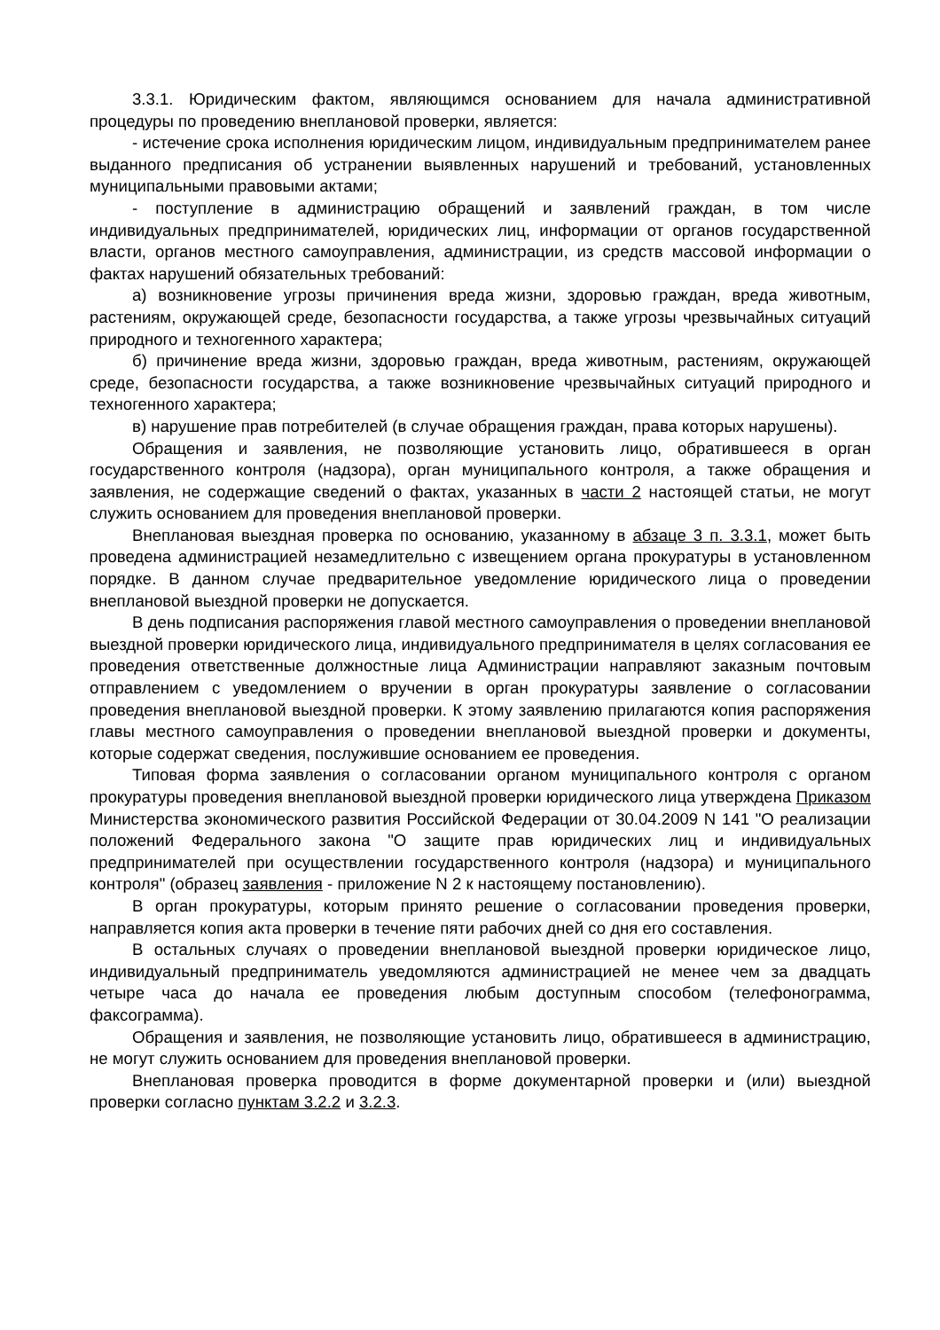3.3.1. Юридическим фактом, являющимся основанием для начала административной процедуры по проведению внеплановой проверки, является:
- истечение срока исполнения юридическим лицом, индивидуальным предпринимателем ранее выданного предписания об устранении выявленных нарушений и требований, установленных муниципальными правовыми актами;
- поступление в администрацию обращений и заявлений граждан, в том числе индивидуальных предпринимателей, юридических лиц, информации от органов государственной власти, органов местного самоуправления, администрации, из средств массовой информации о фактах нарушений обязательных требований:
а) возникновение угрозы причинения вреда жизни, здоровью граждан, вреда животным, растениям, окружающей среде, безопасности государства, а также угрозы чрезвычайных ситуаций природного и техногенного характера;
б) причинение вреда жизни, здоровью граждан, вреда животным, растениям, окружающей среде, безопасности государства, а также возникновение чрезвычайных ситуаций природного и техногенного характера;
в) нарушение прав потребителей (в случае обращения граждан, права которых нарушены).
Обращения и заявления, не позволяющие установить лицо, обратившееся в орган государственного контроля (надзора), орган муниципального контроля, а также обращения и заявления, не содержащие сведений о фактах, указанных в части 2 настоящей статьи, не могут служить основанием для проведения внеплановой проверки.
Внеплановая выездная проверка по основанию, указанному в абзаце 3 п. 3.3.1, может быть проведена администрацией незамедлительно с извещением органа прокуратуры в установленном порядке. В данном случае предварительное уведомление юридического лица о проведении внеплановой выездной проверки не допускается.
В день подписания распоряжения главой местного самоуправления о проведении внеплановой выездной проверки юридического лица, индивидуального предпринимателя в целях согласования ее проведения ответственные должностные лица Администрации направляют заказным почтовым отправлением с уведомлением о вручении в орган прокуратуры заявление о согласовании проведения внеплановой выездной проверки. К этому заявлению прилагаются копия распоряжения главы местного самоуправления о проведении внеплановой выездной проверки и документы, которые содержат сведения, послужившие основанием ее проведения.
Типовая форма заявления о согласовании органом муниципального контроля с органом прокуратуры проведения внеплановой выездной проверки юридического лица утверждена Приказом Министерства экономического развития Российской Федерации от 30.04.2009 N 141 "О реализации положений Федерального закона "О защите прав юридических лиц и индивидуальных предпринимателей при осуществлении государственного контроля (надзора) и муниципального контроля" (образец заявления - приложение N 2 к настоящему постановлению).
В орган прокуратуры, которым принято решение о согласовании проведения проверки, направляется копия акта проверки в течение пяти рабочих дней со дня его составления.
В остальных случаях о проведении внеплановой выездной проверки юридическое лицо, индивидуальный предприниматель уведомляются администрацией не менее чем за двадцать четыре часа до начала ее проведения любым доступным способом (телефонограмма, факсограмма).
Обращения и заявления, не позволяющие установить лицо, обратившееся в администрацию, не могут служить основанием для проведения внеплановой проверки.
Внеплановая проверка проводится в форме документарной проверки и (или) выездной проверки согласно пунктам 3.2.2 и 3.2.3.